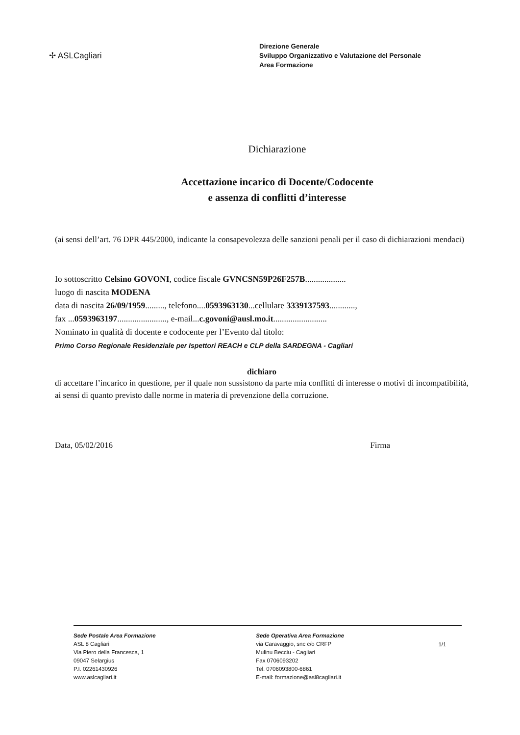✢ ASLCagliari
Direzione Generale
Sviluppo Organizzativo e Valutazione del Personale
Area Formazione
Dichiarazione
Accettazione incarico di Docente/Codocente
e assenza di conflitti d’interesse
(ai sensi dell’art. 76 DPR 445/2000, indicante la consapevolezza delle sanzioni penali per il caso di dichiarazioni mendaci)
Io sottoscritto Celsino GOVONI, codice fiscale GVNCSN59P26F257B...................
luogo di nascita MODENA
data di nascita 26/09/1959........., telefono....0593963130...cellulare 3339137593............,
fax ...0593963197......................., e-mail...c.govoni@ausl.mo.it.........................
Nominato in qualità di docente e codocente per l’Evento dal titolo:
Primo Corso Regionale Residenziale per Ispettori REACH e CLP della SARDEGNA - Cagliari
dichiaro
di accettare l’incarico in questione, per il quale non sussistono da parte mia conflitti di interesse o motivi di incompatibilità, ai sensi di quanto previsto dalle norme in materia di prevenzione della corruzione.
Data, 05/02/2016 Firma
Sede Postale Area Formazione
ASL 8 Cagliari
Via Piero della Francesca, 1
09047 Selargius
P.I. 02261430926
www.aslcagliari.it
Sede Operativa Area Formazione
via Caravaggio, snc c/o CRFP
Mulinu Becciu - Cagliari
Fax 0706093202
Tel. 0706093800-6861
E-mail: formazione@asl8cagliari.it
1/1